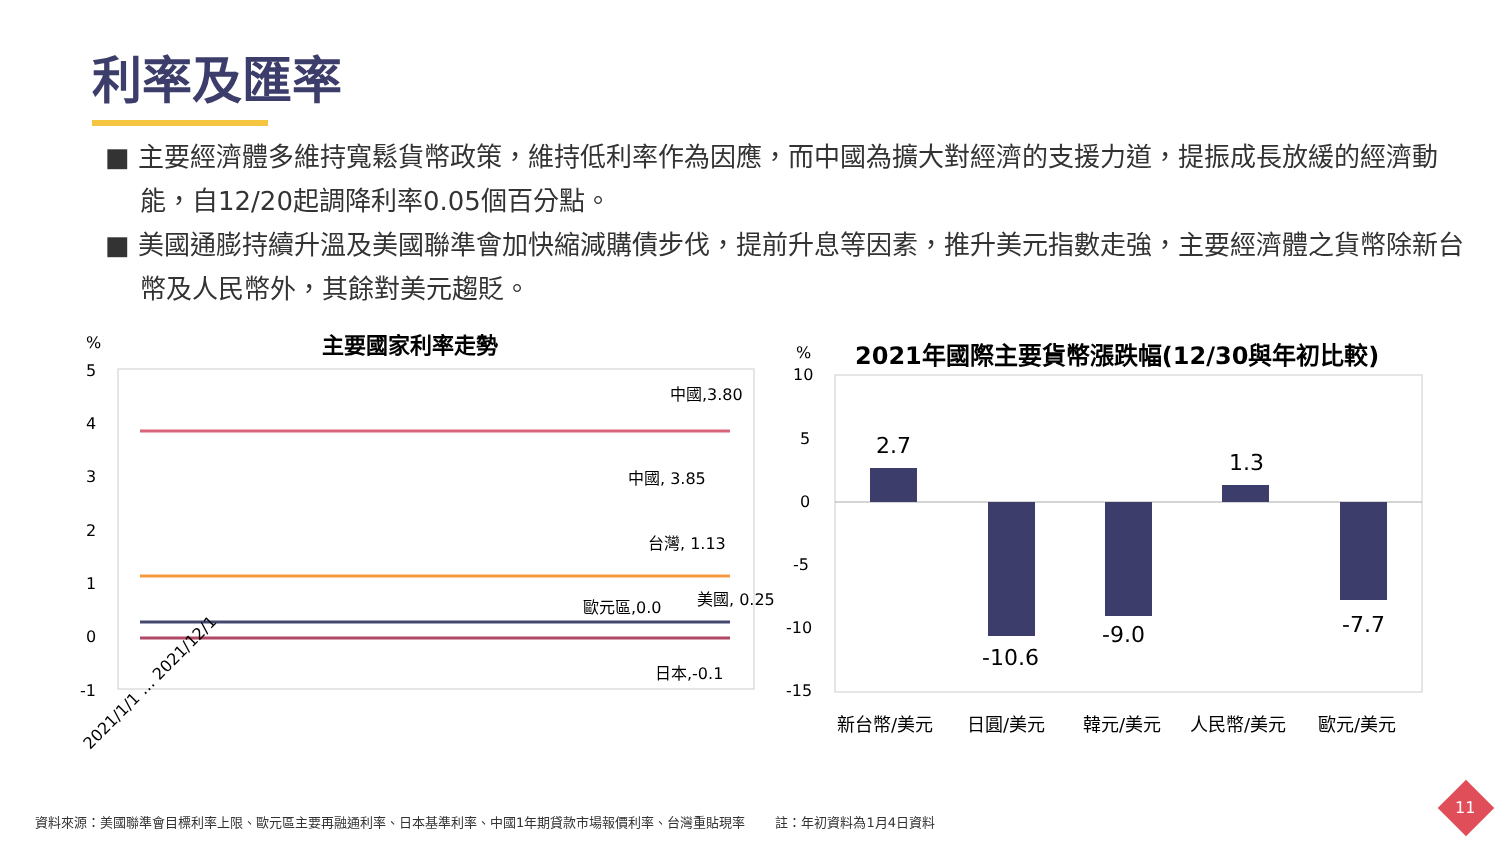利率及匯率
■ 主要經濟體多維持寬鬆貨幣政策，維持低利率作為因應，而中國為擴大對經濟的支援力道，提振成長放緩的經濟動能，自12/20起調降利率0.05個百分點。
■ 美國通膨持續升溫及美國聯準會加快縮減購債步伐，提前升息等因素，推升美元指數走強，主要經濟體之貨幣除新台幣及人民幣外，其餘對美元趨貶。
主要國家利率走勢
%
5
4
3
2
1
0
-1
中國,3.80
中國, 3.85
台灣, 1.13
美國, 0.25
歐元區,0.0
日本,-0.1
2021/1/1 … 2021/12/1
%
2021年國際主要貨幣漲跌幅(12/30與年初比較)
10
5
0
-5
-10
-15
2.7
-10.6
-9.0
1.3
-7.7
新台幣/美元
日圓/美元
韓元/美元
人民幣/美元
歐元/美元
資料來源：美國聯準會目標利率上限、歐元區主要再融通利率、日本基準利率、中國1年期貸款市場報價利率、台灣重貼現率 　　註：年初資料為1月4日資料
11